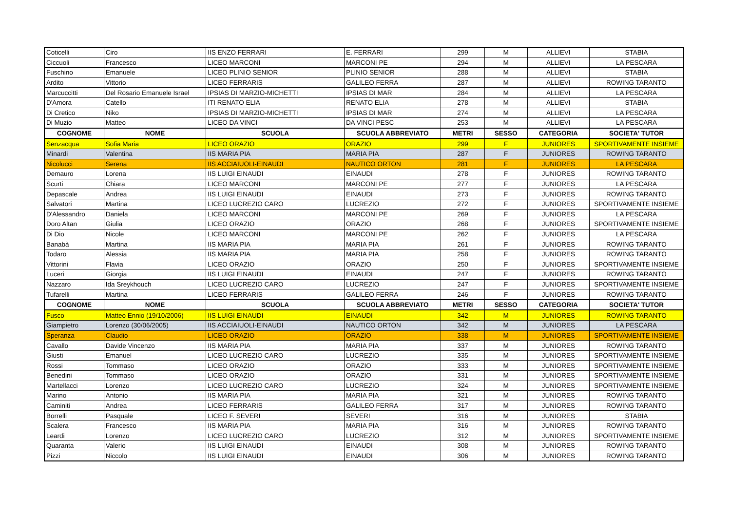| Coticelli | Ciro | IIS ENZO FERRARI | E. FERRARI | 299 | M | ALLIEVI | STABIA |
| Ciccuoli | Francesco | LICEO MARCONI | MARCONI PE | 294 | M | ALLIEVI | LA PESCARA |
| Fuschino | Emanuele | LICEO PLINIO SENIOR | PLINIO SENIOR | 288 | M | ALLIEVI | STABIA |
| Ardito | Vittorio | LICEO FERRARIS | GALILEO FERRA | 287 | M | ALLIEVI | ROWING TARANTO |
| Marcuccitti | Del Rosario Emanuele Israel | IPSIAS DI MARZIO-MICHETTI | IPSIAS DI MAR | 284 | M | ALLIEVI | LA PESCARA |
| D'Amora | Catello | ITI RENATO ELIA | RENATO ELIA | 278 | M | ALLIEVI | STABIA |
| Di Cretico | Niko | IPSIAS DI MARZIO-MICHETTI | IPSIAS DI MAR | 274 | M | ALLIEVI | LA PESCARA |
| Di Muzio | Matteo | LICEO DA VINCI | DA VINCI PESC | 253 | M | ALLIEVI | LA PESCARA |
| COGNOME | NOME | SCUOLA | SCUOLA ABBREVIATO | METRI | SESSO | CATEGORIA | SOCIETA' TUTOR |
| Senzacqua | Sofia Maria | LICEO ORAZIO | ORAZIO | 299 | F | JUNIORES | SPORTIVAMENTE INSIEME |
| Minardi | Valentina | IIS MARIA PIA | MARIA PIA | 287 | F | JUNIORES | ROWING TARANTO |
| Nicolucci | Serena | IIS ACCIAIUOLI-EINAUDI | NAUTICO ORTON | 281 | F | JUNIORES | LA PESCARA |
| Demauro | Lorena | IIS LUIGI EINAUDI | EINAUDI | 278 | F | JUNIORES | ROWING TARANTO |
| Scurti | Chiara | LICEO MARCONI | MARCONI PE | 277 | F | JUNIORES | LA PESCARA |
| Depascale | Andrea | IIS LUIGI EINAUDI | EINAUDI | 273 | F | JUNIORES | ROWING TARANTO |
| Salvatori | Martina | LICEO LUCREZIO CARO | LUCREZIO | 272 | F | JUNIORES | SPORTIVAMENTE INSIEME |
| D'Alessandro | Daniela | LICEO MARCONI | MARCONI PE | 269 | F | JUNIORES | LA PESCARA |
| Doro Altan | Giulia | LICEO ORAZIO | ORAZIO | 268 | F | JUNIORES | SPORTIVAMENTE INSIEME |
| Di Dio | Nicole | LICEO MARCONI | MARCONI PE | 262 | F | JUNIORES | LA PESCARA |
| Banabà | Martina | IIS MARIA PIA | MARIA PIA | 261 | F | JUNIORES | ROWING TARANTO |
| Todaro | Alessia | IIS MARIA PIA | MARIA PIA | 258 | F | JUNIORES | ROWING TARANTO |
| Vittorini | Flavia | LICEO ORAZIO | ORAZIO | 250 | F | JUNIORES | SPORTIVAMENTE INSIEME |
| Luceri | Giorgia | IIS LUIGI EINAUDI | EINAUDI | 247 | F | JUNIORES | ROWING TARANTO |
| Nazzaro | Ida Sreykhouch | LICEO LUCREZIO CARO | LUCREZIO | 247 | F | JUNIORES | SPORTIVAMENTE INSIEME |
| Tufarelli | Martina | LICEO FERRARIS | GALILEO FERRA | 246 | F | JUNIORES | ROWING TARANTO |
| COGNOME | NOME | SCUOLA | SCUOLA ABBREVIATO | METRI | SESSO | CATEGORIA | SOCIETA' TUTOR |
| Fusco | Matteo Ennio (19/10/2006) | IIS LUIGI EINAUDI | EINAUDI | 342 | M | JUNIORES | ROWING TARANTO |
| Giampietro | Lorenzo (30/06/2005) | IIS ACCIAIUOLI-EINAUDI | NAUTICO ORTON | 342 | M | JUNIORES | LA PESCARA |
| Speranza | Claudio | LICEO ORAZIO | ORAZIO | 338 | M | JUNIORES | SPORTIVAMENTE INSIEME |
| Cavallo | Davide Vincenzo | IIS MARIA PIA | MARIA PIA | 337 | M | JUNIORES | ROWING TARANTO |
| Giusti | Emanuel | LICEO LUCREZIO CARO | LUCREZIO | 335 | M | JUNIORES | SPORTIVAMENTE INSIEME |
| Rossi | Tommaso | LICEO ORAZIO | ORAZIO | 333 | M | JUNIORES | SPORTIVAMENTE INSIEME |
| Benedini | Tommaso | LICEO ORAZIO | ORAZIO | 331 | M | JUNIORES | SPORTIVAMENTE INSIEME |
| Martellacci | Lorenzo | LICEO LUCREZIO CARO | LUCREZIO | 324 | M | JUNIORES | SPORTIVAMENTE INSIEME |
| Marino | Antonio | IIS MARIA PIA | MARIA PIA | 321 | M | JUNIORES | ROWING TARANTO |
| Caminiti | Andrea | LICEO FERRARIS | GALILEO FERRA | 317 | M | JUNIORES | ROWING TARANTO |
| Borrelli | Pasquale | LICEO F. SEVERI | SEVERI | 316 | M | JUNIORES | STABIA |
| Scalera | Francesco | IIS MARIA PIA | MARIA PIA | 316 | M | JUNIORES | ROWING TARANTO |
| Leardi | Lorenzo | LICEO LUCREZIO CARO | LUCREZIO | 312 | M | JUNIORES | SPORTIVAMENTE INSIEME |
| Quaranta | Valerio | IIS LUIGI EINAUDI | EINAUDI | 308 | M | JUNIORES | ROWING TARANTO |
| Pizzi | Niccolo | IIS LUIGI EINAUDI | EINAUDI | 306 | M | JUNIORES | ROWING TARANTO |